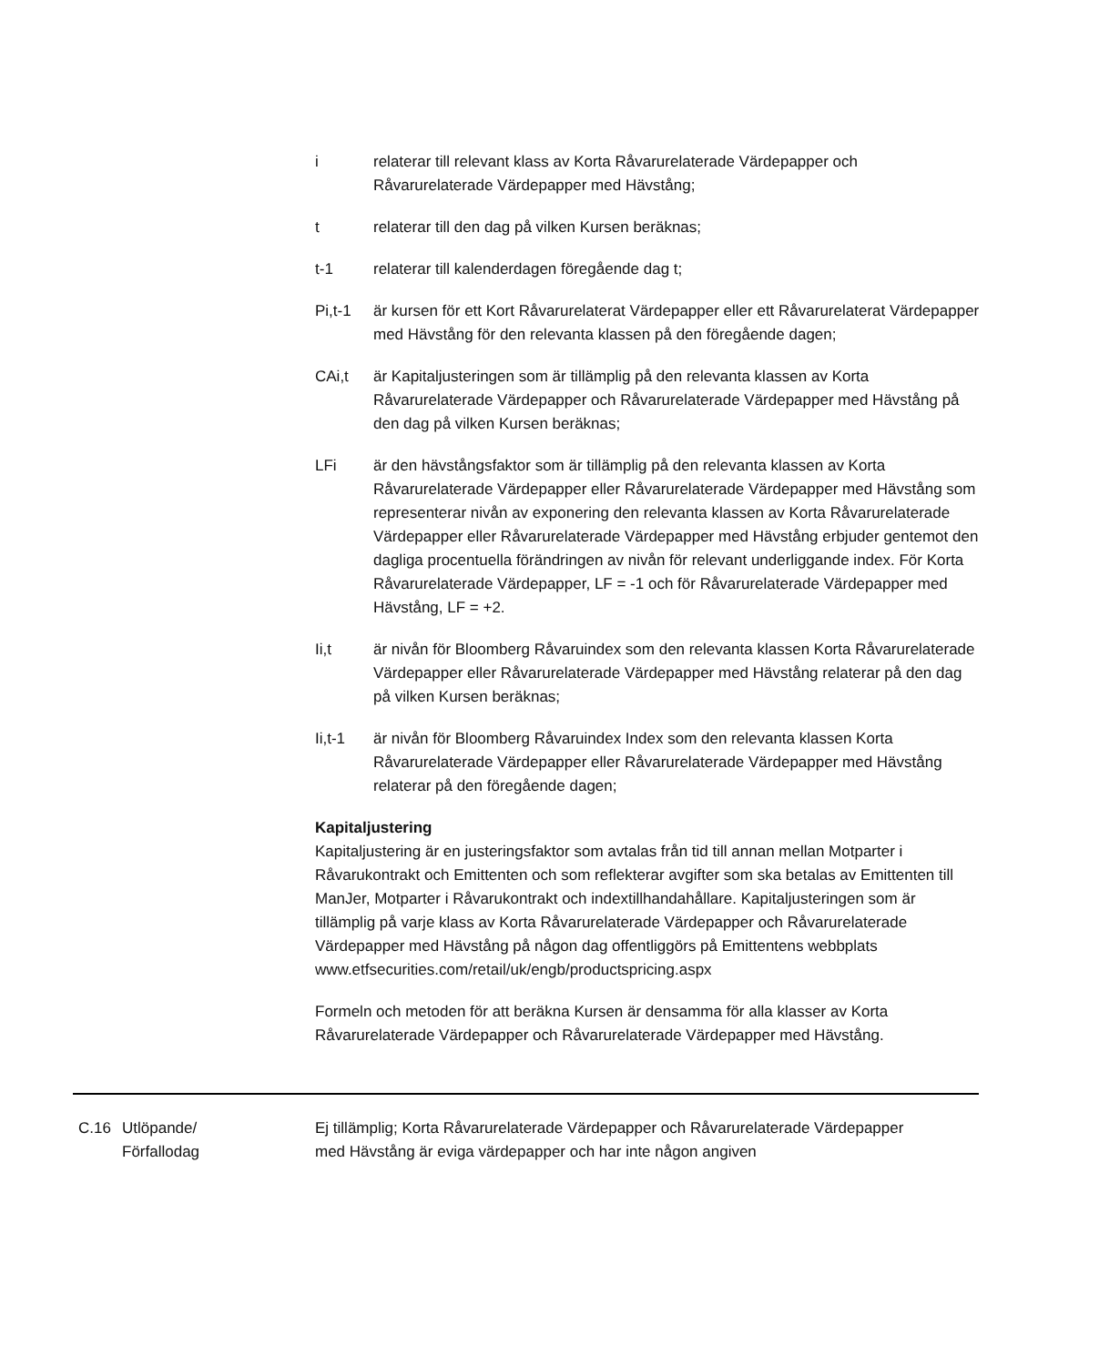i relaterar till relevant klass av Korta Råvarurelaterade Värdepapper och Råvarurelaterade Värdepapper med Hävstång;
t relaterar till den dag på vilken Kursen beräknas;
t-1 relaterar till kalenderdagen föregående dag t;
Pi,t-1 är kursen för ett Kort Råvarurelaterat Värdepapper eller ett Råvarurelaterat Värdepapper med Hävstång för den relevanta klassen på den föregående dagen;
CAi,t är Kapitaljusteringen som är tillämplig på den relevanta klassen av Korta Råvarurelaterade Värdepapper och Råvarurelaterade Värdepapper med Hävstång på den dag på vilken Kursen beräknas;
LFi är den hävstångsfaktor som är tillämplig på den relevanta klassen av Korta Råvarurelaterade Värdepapper eller Råvarurelaterade Värdepapper med Hävstång som representerar nivån av exponering den relevanta klassen av Korta Råvarurelaterade Värdepapper eller Råvarurelaterade Värdepapper med Hävstång erbjuder gentemot den dagliga procentuella förändringen av nivån för relevant underliggande index. För Korta Råvarurelaterade Värdepapper, LF = -1 och för Råvarurelaterade Värdepapper med Hävstång, LF = +2.
Ii,t är nivån för Bloomberg Råvaruindex som den relevanta klassen Korta Råvarurelaterade Värdepapper eller Råvarurelaterade Värdepapper med Hävstång relaterar på den dag på vilken Kursen beräknas;
Ii,t-1 är nivån för Bloomberg Råvaruindex Index som den relevanta klassen Korta Råvarurelaterade Värdepapper eller Råvarurelaterade Värdepapper med Hävstång relaterar på den föregående dagen;
Kapitaljustering
Kapitaljustering är en justeringsfaktor som avtalas från tid till annan mellan Motparter i Råvarukontrakt och Emittenten och som reflekterar avgifter som ska betalas av Emittenten till ManJer, Motparter i Råvarukontrakt och indextillhandahållare. Kapitaljusteringen som är tillämplig på varje klass av Korta Råvarurelaterade Värdepapper och Råvarurelaterade Värdepapper med Hävstång på någon dag offentliggörs på Emittentens webbplats www.etfsecurities.com/retail/uk/engb/productspricing.aspx
Formeln och metoden för att beräkna Kursen är densamma för alla klasser av Korta Råvarurelaterade Värdepapper och Råvarurelaterade Värdepapper med Hävstång.
C.16 Utlöpande/
Förfallodag
Ej tillämplig; Korta Råvarurelaterade Värdepapper och Råvarurelaterade Värdepapper med Hävstång är eviga värdepapper och har inte någon angiven